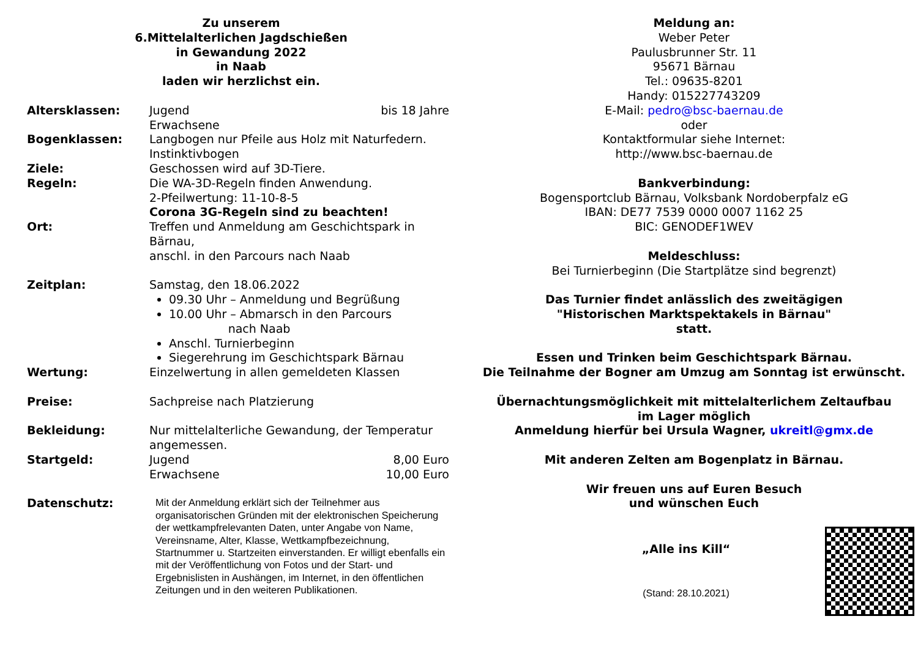Zu unserem
6.Mittelalterlichen Jagdschießen
in Gewandung 2022
in Naab
laden wir herzlichst ein.
Altersklassen: Jugend bis 18 Jahre
Erwachsene
Bogenklassen: Langbogen nur Pfeile aus Holz mit Naturfedern.
Instinktivbogen
Ziele: Geschossen wird auf 3D-Tiere.
Regeln: Die WA-3D-Regeln finden Anwendung.
2-Pfeilwertung: 11-10-8-5
Corona 3G-Regeln sind zu beachten!
Ort: Treffen und Anmeldung am Geschichtspark in Bärnau,
anschl. in den Parcours nach Naab
Zeitplan: Samstag, den 18.06.2022
09.30 Uhr – Anmeldung und Begrüßung
10.00 Uhr – Abmarsch in den Parcours
nach Naab
Anschl. Turnierbeginn
Siegerehrung im Geschichtspark Bärnau
Wertung: Einzelwertung in allen gemeldeten Klassen
Preise: Sachpreise nach Platzierung
Bekleidung: Nur mittelalterliche Gewandung, der Temperatur angemessen.
Startgeld: Jugend 8,00 Euro
Erwachsene 10,00 Euro
Datenschutz:
Mit der Anmeldung erklärt sich der Teilnehmer aus organisatorischen Gründen mit der elektronischen Speicherung der wettkampfrelevanten Daten, unter Angabe von Name, Vereinsname, Alter, Klasse, Wettkampfbezeichnung, Startnummer u. Startzeiten einverstanden. Er willigt ebenfalls ein mit der Veröffentlichung von Fotos und der Start- und Ergebnislisten in Aushängen, im Internet, in den öffentlichen Zeitungen und in den weiteren Publikationen.
Meldung an:
Weber Peter
Paulusbrunner Str. 11
95671 Bärnau
Tel.: 09635-8201
Handy: 015227743209
E-Mail: pedro@bsc-baernau.de
oder
Kontaktformular siehe Internet:
http://www.bsc-baernau.de
Bankverbindung:
Bogensportclub Bärnau, Volksbank Nordoberpfalz eG
IBAN: DE77 7539 0000 0007 1162 25
BIC: GENODEF1WEV
Meldeschluss:
Bei Turnierbeginn (Die Startplätze sind begrenzt)
Das Turnier findet anlässlich des zweitägigen
"Historischen Marktspektakels in Bärnau"
statt.
Essen und Trinken beim Geschichtspark Bärnau.
Die Teilnahme der Bogner am Umzug am Sonntag ist erwünscht.
Übernachtungsmöglichkeit mit mittelalterlichem Zeltaufbau
im Lager möglich
Anmeldung hierfür bei Ursula Wagner, ukreitl@gmx.de
Mit anderen Zelten am Bogenplatz in Bärnau.
Wir freuen uns auf Euren Besuch
und wünschen Euch
„Alle ins Kill“
(Stand: 28.10.2021)